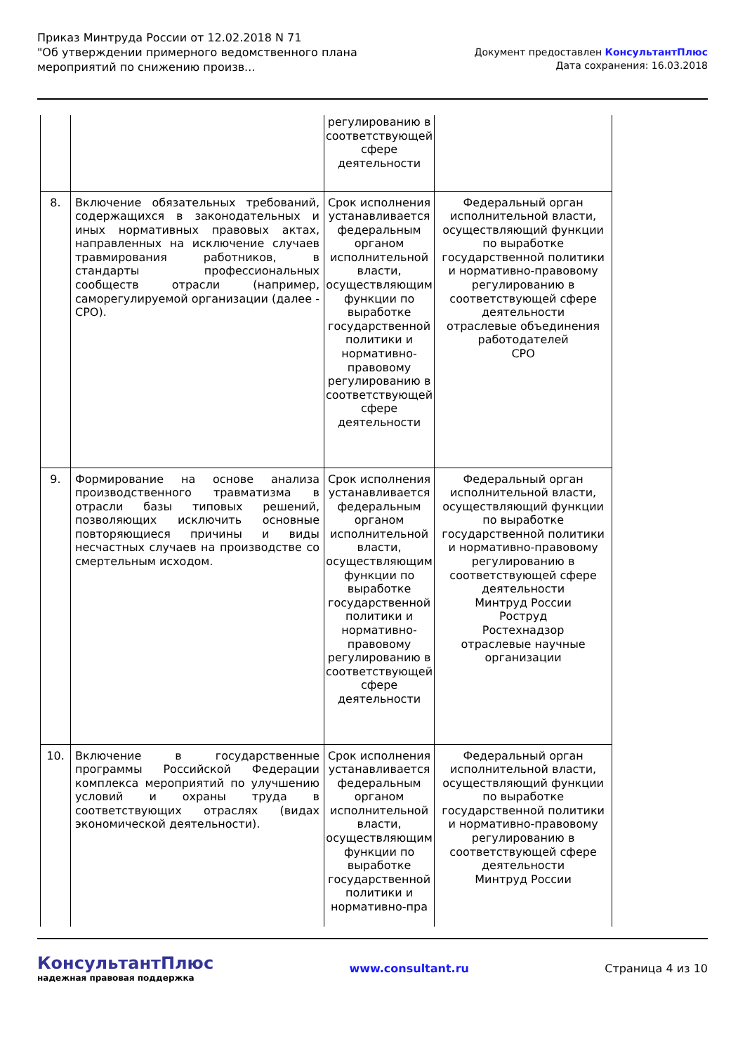Приказ Минтруда России от 12.02.2018 N 71
"Об утверждении примерного ведомственного плана
мероприятий по снижению произв...
Документ предоставлен КонсультантПлюс
Дата сохранения: 16.03.2018
| | | регулированию в соответствующей сфере деятельности | |
| 8. | Включение обязательных требований, содержащихся в законодательных и иных нормативных правовых актах, направленных на исключение случаев травмирования работников, в стандарты профессиональных сообществ отрасли (например, саморегулируемой организации (далее - СРО). | Срок исполнения устанавливается федеральным органом исполнительной власти, осуществляющим функции по выработке государственной политики и нормативно-правовому регулированию в соответствующей сфере деятельности | Федеральный орган исполнительной власти, осуществляющий функции по выработке государственной политики и нормативно-правовому регулированию в соответствующей сфере деятельности отраслевые объединения работодателей СРО |
| 9. | Формирование на основе анализа производственного травматизма в отрасли базы типовых решений, позволяющих исключить основные повторяющиеся причины и виды несчастных случаев на производстве со смертельным исходом. | Срок исполнения устанавливается федеральным органом исполнительной власти, осуществляющим функции по выработке государственной политики и нормативно-правовому регулированию в соответствующей сфере деятельности | Федеральный орган исполнительной власти, осуществляющий функции по выработке государственной политики и нормативно-правовому регулированию в соответствующей сфере деятельности Минтруд России Роструд Ростехнадзор отраслевые научные организации |
| 10. | Включение в государственные программы Российской Федерации комплекса мероприятий по улучшению условий и охраны труда в соответствующих отраслях (видах экономической деятельности). | Срок исполнения устанавливается федеральным органом исполнительной власти, осуществляющим функции по выработке государственной политики и нормативно-пра | Федеральный орган исполнительной власти, осуществляющий функции по выработке государственной политики и нормативно-правовому регулированию в соответствующей сфере деятельности Минтруд России |
КонсультантПлюс
надежная правовая поддержка
www.consultant.ru Страница 4 из 10